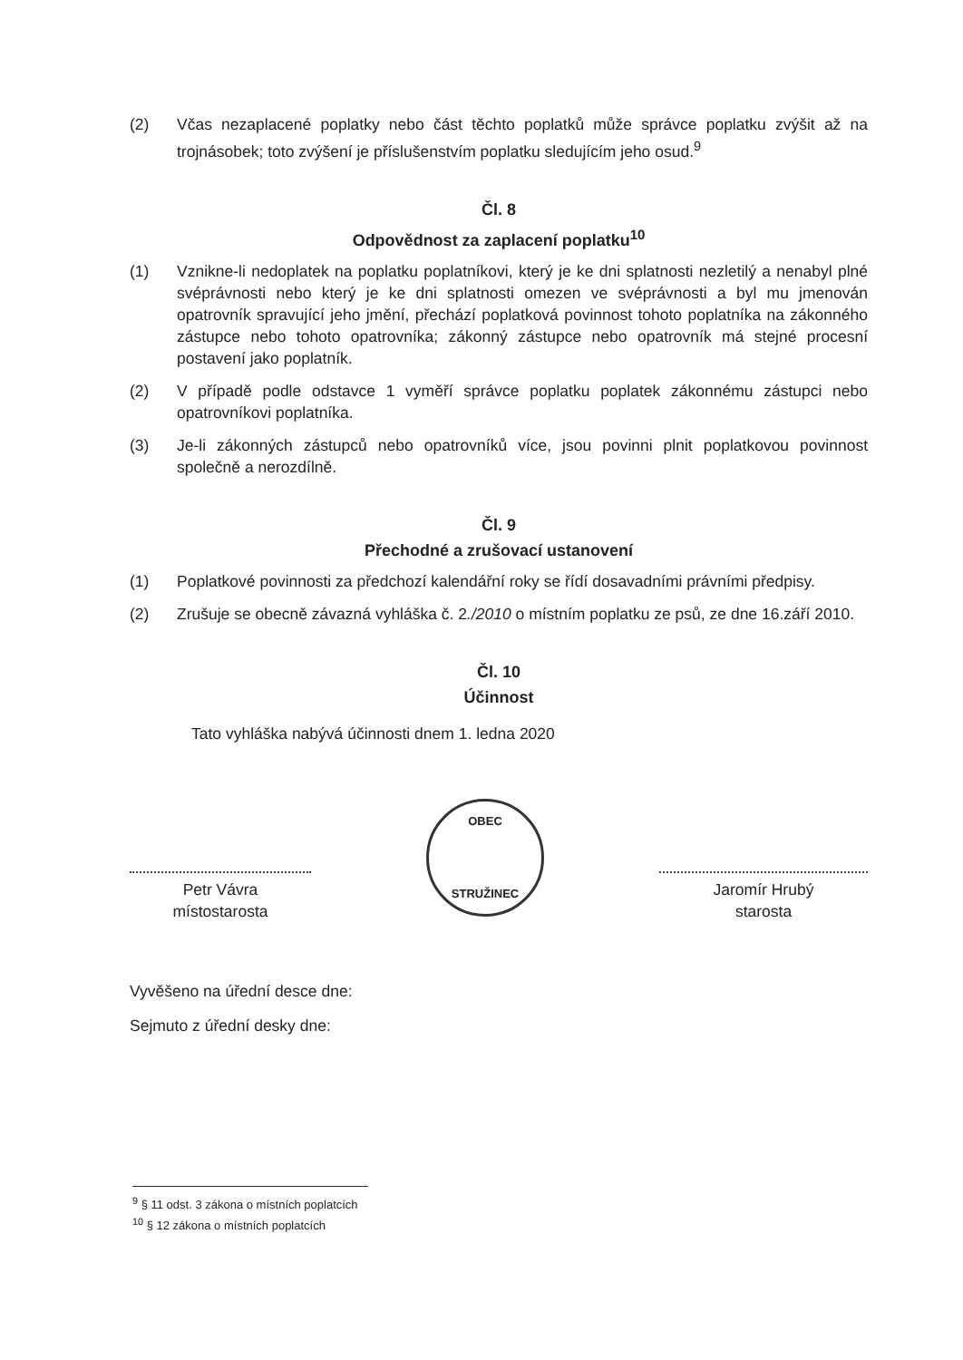(2) Včas nezaplacené poplatky nebo část těchto poplatků může správce poplatku zvýšit až na trojnásobek; toto zvýšení je příslušenstvím poplatku sledujícím jeho osud.<sup>9</sup>
Čl. 8
Odpovědnost za zaplacení poplatku<sup>10</sup>
(1) Vznikne-li nedoplatek na poplatku poplatníkovi, který je ke dni splatnosti nezletilý a nenabyl plné svéprávnosti nebo který je ke dni splatnosti omezen ve svéprávnosti a byl mu jmenován opatrovník spravující jeho jmění, přechází poplatková povinnost tohoto poplatníka na zákonného zástupce nebo tohoto opatrovníka; zákonný zástupce nebo opatrovník má stejné procesní postavení jako poplatník.
(2) V případě podle odstavce 1 vyměří správce poplatku poplatek zákonnému zástupci nebo opatrovníkovi poplatníka.
(3) Je-li zákonných zástupců nebo opatrovníků více, jsou povinni plnit poplatkovou povinnost společně a nerozdílně.
Čl. 9
Přechodné a zrušovací ustanovení
(1) Poplatkové povinnosti za předchozí kalendářní roky se řídí dosavadními právními předpisy.
(2) Zrušuje se obecně závazná vyhláška č. 2./2010 o místním poplatku ze psů, ze dne 16.září 2010.
Čl. 10
Účinnost
Tato vyhláška nabývá účinnosti dnem 1. ledna 2020
Petr Vávra
místostarosta
OBEC
STRUŽINEC
Jaromír Hrubý
starosta
Vyvěšeno na úřední desce dne:
Sejmuto z úřední desky dne:
<sup>9</sup> § 11 odst. 3 zákona o místních poplatcích
<sup>10</sup> § 12 zákona o místních poplatcích